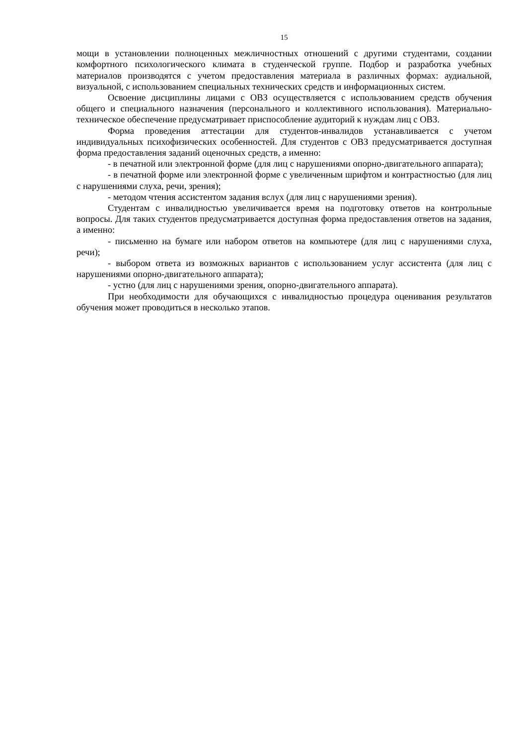15
мощи в установлении полноценных межличностных отношений с другими студентами, создании комфортного психологического климата в студенческой группе. Подбор и разработка учебных материалов производятся с учетом предоставления материала в различных формах: аудиальной, визуальной, с использованием специальных технических средств и информационных систем.
Освоение дисциплины лицами с ОВЗ осуществляется с использованием средств обучения общего и специального назначения (персонального и коллективного использования). Материально-техническое обеспечение предусматривает приспособление аудиторий к нуждам лиц с ОВЗ.
Форма проведения аттестации для студентов-инвалидов устанавливается с учетом индивидуальных психофизических особенностей. Для студентов с ОВЗ предусматривается доступная форма предоставления заданий оценочных средств, а именно:
- в печатной или электронной форме (для лиц с нарушениями опорно-двигательного аппарата);
- в печатной форме или электронной форме с увеличенным шрифтом и контрастностью (для лиц с нарушениями слуха, речи, зрения);
- методом чтения ассистентом задания вслух (для лиц с нарушениями зрения).
Студентам с инвалидностью увеличивается время на подготовку ответов на контрольные вопросы. Для таких студентов предусматривается доступная форма предоставления ответов на задания, а именно:
- письменно на бумаге или набором ответов на компьютере (для лиц с нарушениями слуха, речи);
- выбором ответа из возможных вариантов с использованием услуг ассистента (для лиц с нарушениями опорно-двигательного аппарата);
- устно (для лиц с нарушениями зрения, опорно-двигательного аппарата).
При необходимости для обучающихся с инвалидностью процедура оценивания результатов обучения может проводиться в несколько этапов.